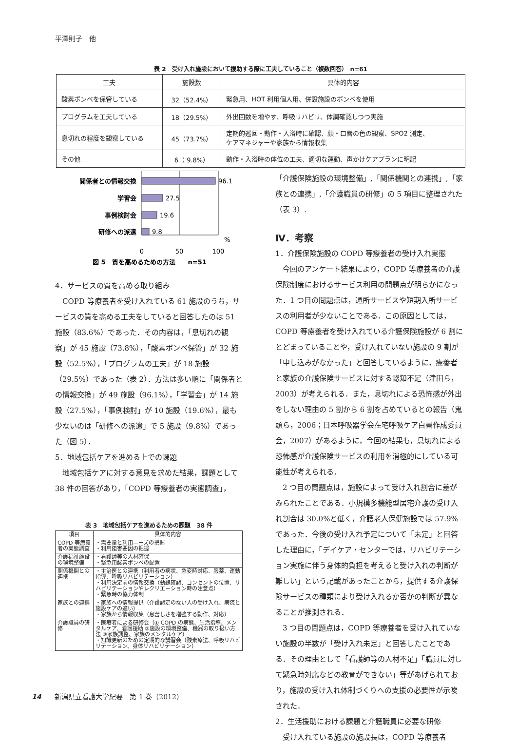平澤則子　他
表 2　受け入れ施設において援助する際に工夫していること（複数回答）　n=61
| 工夫 | 施設数 | 具体的内容 |
| --- | --- | --- |
| 酸素ボンベを保管している | 32（52.4%） | 緊急用、HOT 利用個人用、併設施設のボンベを使用 |
| プログラムを工夫している | 18（29.5%） | 外出回数を増やす、呼吸リハビリ、体調確認しつつ実施 |
| 息切れの程度を観察している | 45（73.7%） | 定期的巡回・動作・入浴時に確認、顔・口唇の色の観察、SPO2 測定、 ケアマネジャーや家族から情報収集 |
| その他 | 6（ 9.8%） | 動作・入浴時の体位の工夫、適切な運動、声かけケアプランに明記 |
関係者との情報交換
96.1
学習会
27.5
事例検討会
19.6
研修への派遣
9.8
%
0
50
100
図 5　質を高めるための方法　　n=51
4．サービスの質を高める取り組み
COPD 等療養者を受け入れている 61 施設のうち，サービスの質を高める工夫をしていると回答したのは 51 施設（83.6%）であった．その内容は，「息切れの観察」が 45 施設（73.8%），「酸素ボンベ保管」が 32 施設（52.5%），「プログラムの工夫」が 18 施設（29.5%）であった（表 2）．方法は多い順に「関係者との情報交換」が 49 施設（96.1%），「学習会」が 14 施設（27.5%），「事例検討」が 10 施設（19.6%），最も少ないのは「研修への派遣」で 5 施設（9.8%）であった（図 5）．
5．地域包括ケアを進める上での課題
地域包括ケアに対する意見を求めた結果，課題として 38 件の回答があり，「COPD 等療養者の実態調査」，
表 3　地域包括ケアを進めるための課題　38 件
| 項目 | 具体的内容 |
| --- | --- |
| COPD 等療養者の実態調査 | ・需要量と利用ニーズの把握 ・利用阻害要因の把握 |
| 介護福祉施設の環境整備 | ・看護師等の人材確保 ・緊急用酸素ボンベの配置 |
| 関係機関との連携 | ・主治医との連携（利用者の病状、急変時対応、服薬、運動指導、呼吸リハビリテーション） ・利用決定前の情報交換（動線確認、コンセントの位置、リハビリテーションやレクリエーション時の注意点） ・緊急時の協力体制 |
| 家族との連携 | ・家族への情報提供（介護認定のない人の受け入れ、病院と施設ケアの違い） ・家族から情報収集（息苦しさを増強する動作、対応） |
| 介護職員の研修 | ・医療者による研修会（① COPD の病態、生活指導、メンタルケア、看護援助 ②施設の環境整備、機器の取り扱い方法 ③家族調整、家族のメンタルケア） ・知識更新のための定期的な講習会（酸素療法、呼吸リハビリテーション、身体リハビリテーション） |
「介護保険施設の環境整備」,「関係機関との連携」,「家族との連携」,「介護職員の研修」の 5 項目に整理された（表 3）.
Ⅳ．考察
1．介護保険施設の COPD 等療養者の受け入れ実態
今回のアンケート結果により，COPD 等療養者の介護保険制度におけるサービス利用の問題点が明らかになった．1 つ目の問題点は，通所サービスや短期入所サービスの利用者が少ないことである．この原因としては，COPD 等療養者を受け入れている介護保険施設が 6 割にとどまっていることや，受け入れていない施設の 9 割が「申し込みがなかった」と回答しているように，療養者と家族の介護保険サービスに対する認知不足（津田ら，2003）が考えられる．また，息切れによる恐怖感が外出をしない理由の 5 割から 6 割を占めているとの報告（鬼頭ら，2006；日本呼吸器学会在宅呼吸ケア白書作成委員会，2007）があるように，今回の結果も，息切れによる恐怖感が介護保険サービスの利用を消極的にしている可能性が考えられる．
2 つ目の問題点は，施設によって受け入れ割合に差がみられたことである．小規模多機能型居宅介護の受け入れ割合は 30.0%と低く，介護老人保健施設では 57.9%であった．今後の受け入れ予定について「未定」と回答した理由に，「デイケア・センターでは，リハビリテーション実施に伴う身体的負担を考えると受け入れの判断が難しい」という記載があったことから，提供する介護保険サービスの種類により受け入れるか否かの判断が異なることが推測される．
3 つ目の問題点は，COPD 等療養者を受け入れていない施設の半数が「受け入れ未定」と回答したことである．その理由として「看護師等の人材不足」「職員に対して緊急時対応などの教育ができない」等があげられており，施設の受け入れ体制づくりへの支援の必要性が示唆された．
2．生活援助における課題と介護職員に必要な研修
受け入れている施設の施設長は，COPD 等療養者
14　　新潟県立看護大学紀要　第 1 巻（2012）